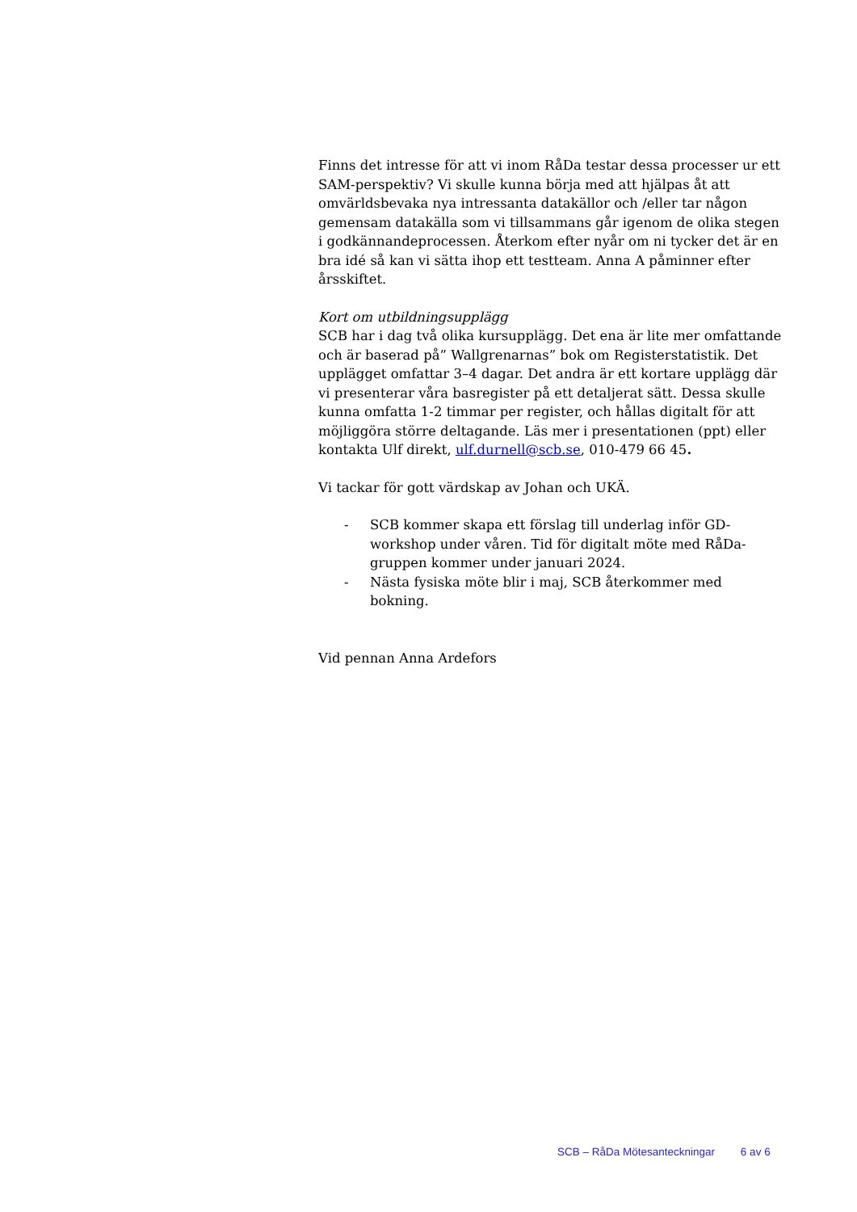Finns det intresse för att vi inom RåDa testar dessa processer ur ett SAM-perspektiv? Vi skulle kunna börja med att hjälpas åt att omvärldsbevaka nya intressanta datakällor och /eller tar någon gemensam datakälla som vi tillsammans går igenom de olika stegen i godkännandeprocessen. Återkom efter nyår om ni tycker det är en bra idé så kan vi sätta ihop ett testteam. Anna A påminner efter årsskiftet.
Kort om utbildningsupplägg
SCB har i dag två olika kursupplägg. Det ena är lite mer omfattande och är baserad på” Wallgrenarnas” bok om Registerstatistik. Det upplägget omfattar 3–4 dagar. Det andra är ett kortare upplägg där vi presenterar våra basregister på ett detaljerat sätt. Dessa skulle kunna omfatta 1-2 timmar per register, och hållas digitalt för att möjliggöra större deltagande. Läs mer i presentationen (ppt) eller kontakta Ulf direkt, ulf.durnell@scb.se, 010-479 66 45.
Vi tackar för gott värdskap av Johan och UKÄ.
- SCB kommer skapa ett förslag till underlag inför GD-workshop under våren. Tid för digitalt möte med RåDa-gruppen kommer under januari 2024.
- Nästa fysiska möte blir i maj, SCB återkommer med bokning.
Vid pennan Anna Ardefors
SCB – RåDa Mötesanteckningar 6 av 6